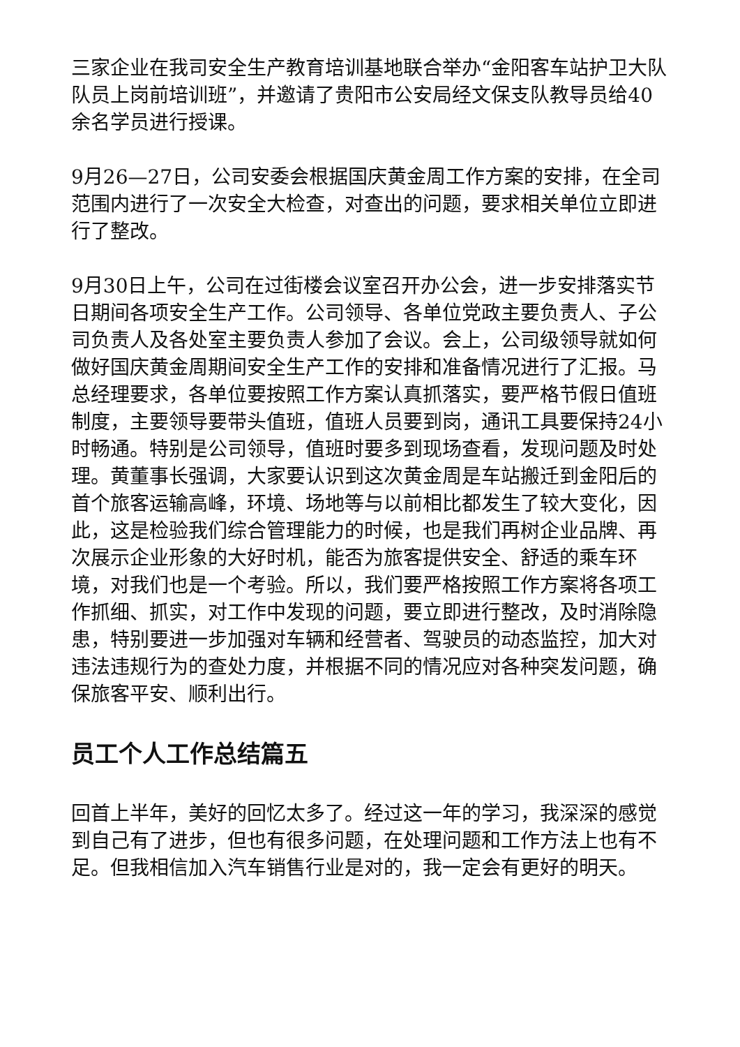三家企业在我司安全生产教育培训基地联合举办“金阳客车站护卫大队队员上岗前培训班”，并邀请了贵阳市公安局经文保支队教导员给40余名学员进行授课。
9月26—27日，公司安委会根据国庆黄金周工作方案的安排，在全司范围内进行了一次安全大检查，对查出的问题，要求相关单位立即进行了整改。
9月30日上午，公司在过街楼会议室召开办公会，进一步安排落实节日期间各项安全生产工作。公司领导、各单位党政主要负责人、子公司负责人及各处室主要负责人参加了会议。会上，公司级领导就如何做好国庆黄金周期间安全生产工作的安排和准备情况进行了汇报。马总经理要求，各单位要按照工作方案认真抓落实，要严格节假日值班制度，主要领导要带头值班，值班人员要到岗，通讯工具要保持24小时畅通。特别是公司领导，值班时要多到现场查看，发现问题及时处理。黄董事长强调，大家要认识到这次黄金周是车站搬迁到金阳后的首个旅客运输高峰，环境、场地等与以前相比都发生了较大变化，因此，这是检验我们综合管理能力的时候，也是我们再树企业品牌、再次展示企业形象的大好时机，能否为旅客提供安全、舒适的乘车环境，对我们也是一个考验。所以，我们要严格按照工作方案将各项工作抓细、抓实，对工作中发现的问题，要立即进行整改，及时消除隐患，特别要进一步加强对车辆和经营者、驾驶员的动态监控，加大对违法违规行为的查处力度，并根据不同的情况应对各种突发问题，确保旅客平安、顺利出行。
员工个人工作总结篇五
回首上半年，美好的回忆太多了。经过这一年的学习，我深深的感觉到自己有了进步，但也有很多问题，在处理问题和工作方法上也有不足。但我相信加入汽车销售行业是对的，我一定会有更好的明天。